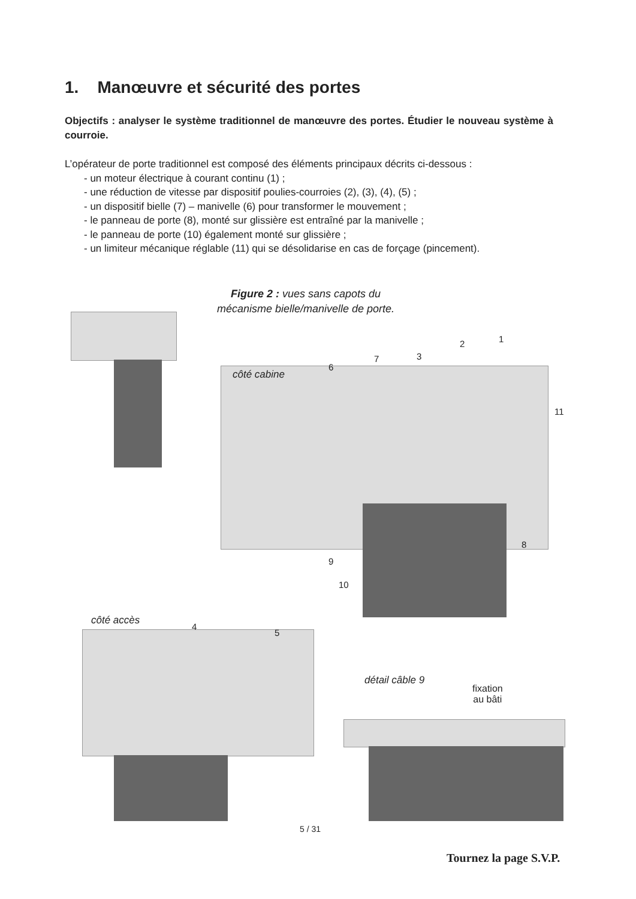1. Manœuvre et sécurité des portes
Objectifs : analyser le système traditionnel de manœuvre des portes. Étudier le nouveau système à courroie.
L’opérateur de porte traditionnel est composé des éléments principaux décrits ci-dessous :
- un moteur électrique à courant continu (1) ;
- une réduction de vitesse par dispositif poulies-courroies (2), (3), (4), (5) ;
- un dispositif bielle (7) – manivelle (6) pour transformer le mouvement ;
- le panneau de porte (8), monté sur glissière est entraîné par la manivelle ;
- le panneau de porte (10) également monté sur glissière ;
- un limiteur mécanique réglable (11) qui se désolidarise en cas de forçage (pincement).
Figure 2 : vues sans capots du mécanisme bielle/manivelle de porte.
côté cabine
côté accès
détail câble 9
fixation
au bâti
1 2
3
4
5
6
7
8
9
10
11
5 / 31
Tournez la page S.V.P.